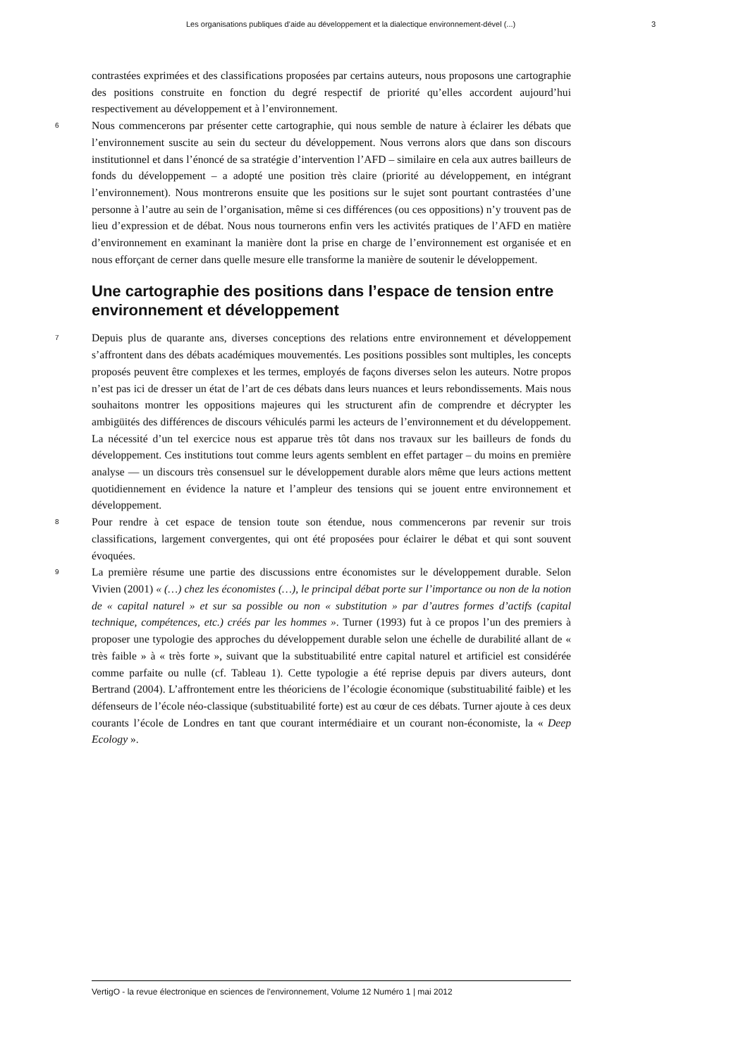Les organisations publiques d’aide au développement et la dialectique environnement-dével (...) 3
contrastées exprimées et des classifications proposées par certains auteurs, nous proposons une cartographie des positions construite en fonction du degré respectif de priorité qu’elles accordent aujourd’hui respectivement au développement et à l’environnement.
6
Nous commencerons par présenter cette cartographie, qui nous semble de nature à éclairer les débats que l’environnement suscite au sein du secteur du développement. Nous verrons alors que dans son discours institutionnel et dans l’énoncé de sa stratégie d’intervention l’AFD – similaire en cela aux autres bailleurs de fonds du développement – a adopté une position très claire (priorité au développement, en intégrant l’environnement). Nous montrerons ensuite que les positions sur le sujet sont pourtant contrastées d’une personne à l’autre au sein de l’organisation, même si ces différences (ou ces oppositions) n’y trouvent pas de lieu d’expression et de débat. Nous nous tournerons enfin vers les activités pratiques de l’AFD en matière d’environnement en examinant la manière dont la prise en charge de l’environnement est organisée et en nous efforçant de cerner dans quelle mesure elle transforme la manière de soutenir le développement.
Une cartographie des positions dans l’espace de tension entre environnement et développement
7
Depuis plus de quarante ans, diverses conceptions des relations entre environnement et développement s’affrontent dans des débats académiques mouvementés. Les positions possibles sont multiples, les concepts proposés peuvent être complexes et les termes, employés de façons diverses selon les auteurs. Notre propos n’est pas ici de dresser un état de l’art de ces débats dans leurs nuances et leurs rebondissements. Mais nous souhaitons montrer les oppositions majeures qui les structurent afin de comprendre et décrypter les ambigüités des différences de discours véhiculés parmi les acteurs de l’environnement et du développement. La nécessité d’un tel exercice nous est apparue très tôt dans nos travaux sur les bailleurs de fonds du développement. Ces institutions tout comme leurs agents semblent en effet partager – du moins en première analyse — un discours très consensuel sur le développement durable alors même que leurs actions mettent quotidiennement en évidence la nature et l’ampleur des tensions qui se jouent entre environnement et développement.
8
Pour rendre à cet espace de tension toute son étendue, nous commencerons par revenir sur trois classifications, largement convergentes, qui ont été proposées pour éclairer le débat et qui sont souvent évoquées.
9
La première résume une partie des discussions entre économistes sur le développement durable. Selon Vivien (2001) « (…) chez les économistes (…), le principal débat porte sur l’importance ou non de la notion de « capital naturel » et sur sa possible ou non « substitution » par d’autres formes d’actifs (capital technique, compétences, etc.) créés par les hommes ». Turner (1993) fut à ce propos l’un des premiers à proposer une typologie des approches du développement durable selon une échelle de durabilité allant de « très faible » à « très forte », suivant que la substituabilité entre capital naturel et artificiel est considérée comme parfaite ou nulle (cf. Tableau 1). Cette typologie a été reprise depuis par divers auteurs, dont Bertrand (2004). L’affrontement entre les théoriciens de l’écologie économique (substituabilité faible) et les défenseurs de l’école néo-classique (substituabilité forte) est au cœur de ces débats. Turner ajoute à ces deux courants l’école de Londres en tant que courant intermédiaire et un courant non-économiste, la « Deep Ecology ».
VertigO - la revue électronique en sciences de l'environnement, Volume 12 Numéro 1 | mai 2012